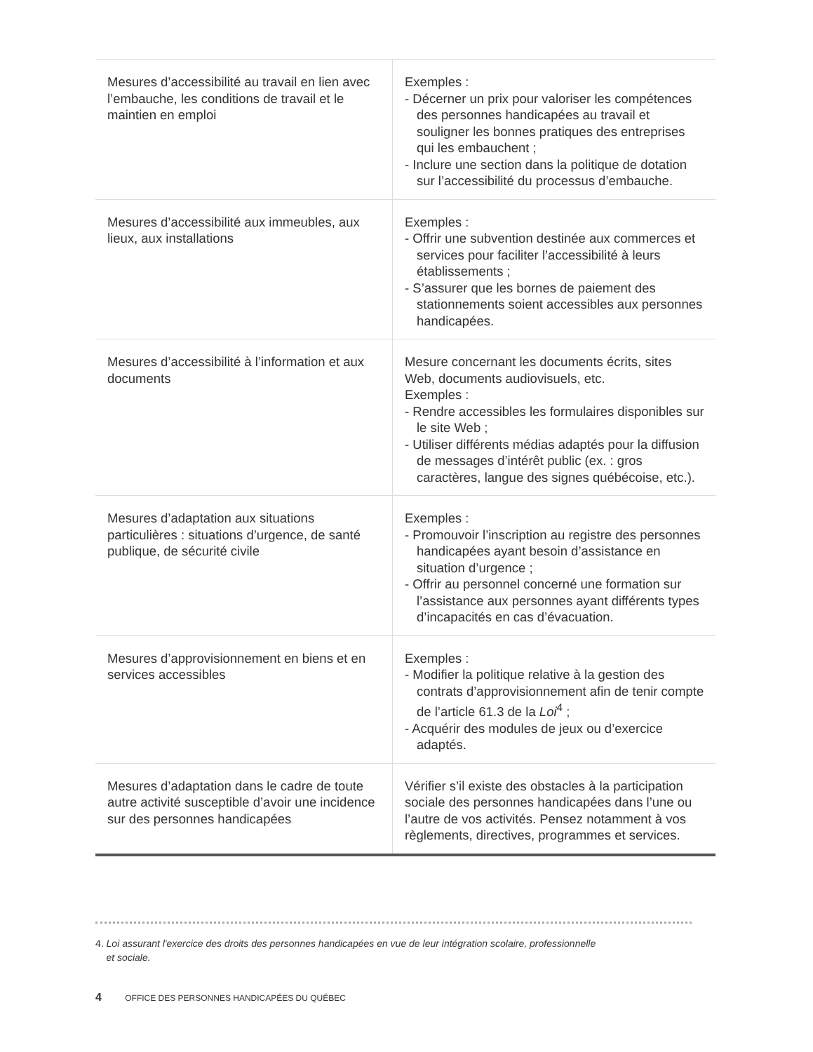| Mesures d’accessibilité au travail en lien avec l’embauche, les conditions de travail et le maintien en emploi | Exemples : - Décerner un prix pour valoriser les compétences des personnes handicapées au travail et souligner les bonnes pratiques des entreprises qui les embauchent ; - Inclure une section dans la politique de dotation sur l’accessibilité du processus d’embauche. |
| Mesures d’accessibilité aux immeubles, aux lieux, aux installations | Exemples : - Offrir une subvention destinée aux commerces et services pour faciliter l’accessibilité à leurs établissements ; - S’assurer que les bornes de paiement des stationnements soient accessibles aux personnes handicapées. |
| Mesures d’accessibilité à l’information et aux documents | Mesure concernant les documents écrits, sites Web, documents audiovisuels, etc. Exemples : - Rendre accessibles les formulaires disponibles sur le site Web ; - Utiliser différents médias adaptés pour la diffusion de messages d’intérêt public (ex. : gros caractères, langue des signes québécoise, etc.). |
| Mesures d’adaptation aux situations particulières : situations d’urgence, de santé publique, de sécurité civile | Exemples : - Promouvoir l’inscription au registre des personnes handicapées ayant besoin d’assistance en situation d’urgence ; - Offrir au personnel concerné une formation sur l’assistance aux personnes ayant différents types d’incapacités en cas d’évacuation. |
| Mesures d’approvisionnement en biens et en services accessibles | Exemples : - Modifier la politique relative à la gestion des contrats d’approvisionnement afin de tenir compte de l’article 61.3 de la Loi<sup>4</sup> ; - Acquérir des modules de jeux ou d’exercice adaptés. |
| Mesures d’adaptation dans le cadre de toute autre activité susceptible d’avoir une incidence sur des personnes handicapées | Vérifier s’il existe des obstacles à la participation sociale des personnes handicapées dans l’une ou l’autre de vos activités. Pensez notamment à vos règlements, directives, programmes et services. |
4. Loi assurant l'exercice des droits des personnes handicapées en vue de leur intégration scolaire, professionnelle
et sociale.
4 OFFICE DES PERSONNES HANDICAPÉES DU QUÉBEC